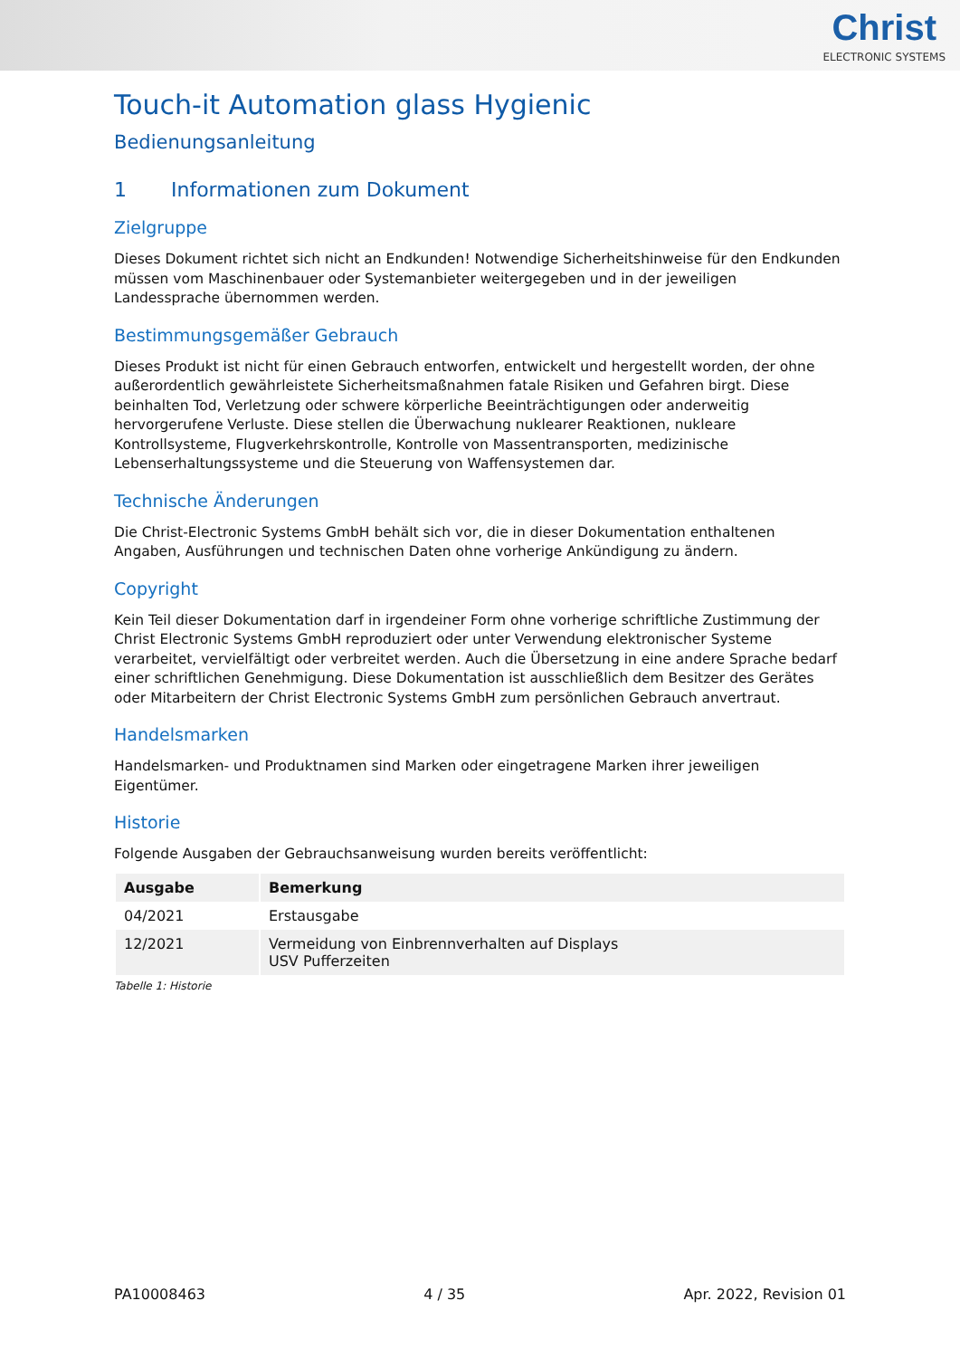Christ
ELECTRONIC SYSTEMS
Touch-it Automation glass Hygienic
Bedienungsanleitung
1 Informationen zum Dokument
Zielgruppe
Dieses Dokument richtet sich nicht an Endkunden! Notwendige Sicherheitshinweise für den Endkunden müssen vom Maschinenbauer oder Systemanbieter weitergegeben und in der jeweiligen Landessprache übernommen werden.
Bestimmungsgemäßer Gebrauch
Dieses Produkt ist nicht für einen Gebrauch entworfen, entwickelt und hergestellt worden, der ohne außerordentlich gewährleistete Sicherheitsmaßnahmen fatale Risiken und Gefahren birgt. Diese beinhalten Tod, Verletzung oder schwere körperliche Beeinträchtigungen oder anderweitig hervorgerufene Verluste. Diese stellen die Überwachung nuklearer Reaktionen, nukleare Kontrollsysteme, Flugverkehrskontrolle, Kontrolle von Massentransporten, medizinische Lebenserhaltungssysteme und die Steuerung von Waffensystemen dar.
Technische Änderungen
Die Christ-Electronic Systems GmbH behält sich vor, die in dieser Dokumentation enthaltenen Angaben, Ausführungen und technischen Daten ohne vorherige Ankündigung zu ändern.
Copyright
Kein Teil dieser Dokumentation darf in irgendeiner Form ohne vorherige schriftliche Zustimmung der Christ Electronic Systems GmbH reproduziert oder unter Verwendung elektronischer Systeme verarbeitet, vervielfältigt oder verbreitet werden. Auch die Übersetzung in eine andere Sprache bedarf einer schriftlichen Genehmigung. Diese Dokumentation ist ausschließlich dem Besitzer des Gerätes oder Mitarbeitern der Christ Electronic Systems GmbH zum persönlichen Gebrauch anvertraut.
Handelsmarken
Handelsmarken- und Produktnamen sind Marken oder eingetragene Marken ihrer jeweiligen Eigentümer.
Historie
Folgende Ausgaben der Gebrauchsanweisung wurden bereits veröffentlicht:
| Ausgabe | Bemerkung |
| --- | --- |
| 04/2021 | Erstausgabe |
| 12/2021 | Vermeidung von Einbrennverhalten auf Displays USV Pufferzeiten |
Tabelle 1: Historie
PA10008463 4 / 35 Apr. 2022, Revision 01